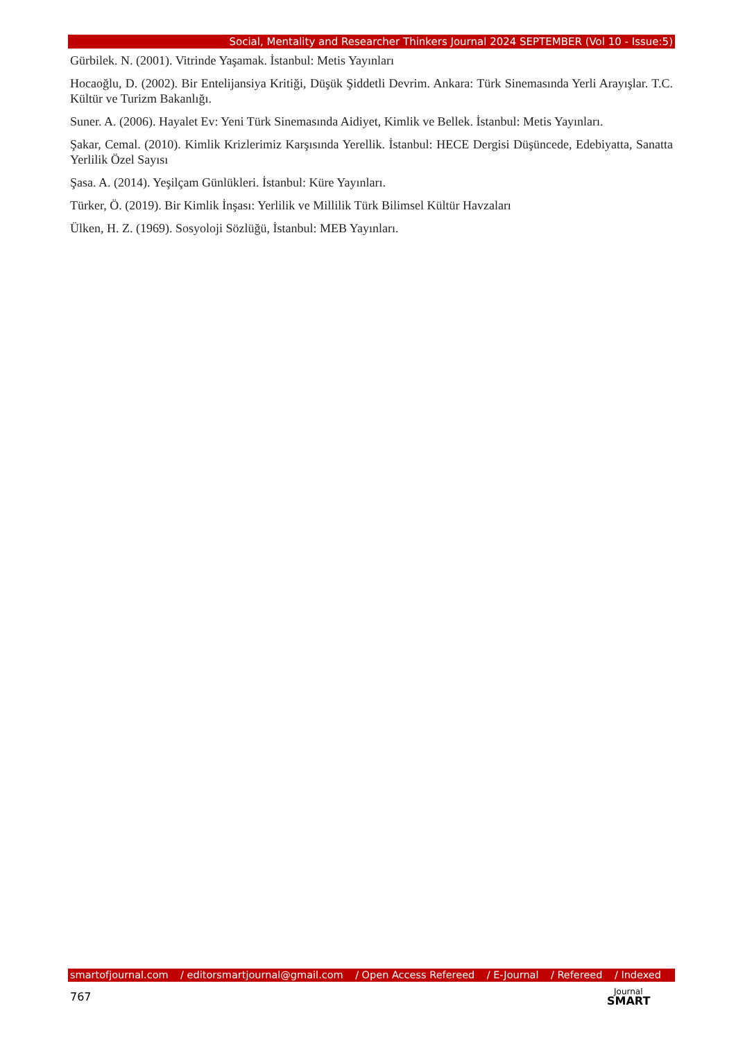Social, Mentality and Researcher Thinkers Journal 2024 SEPTEMBER (Vol 10 - Issue:5)
Gürbilek. N. (2001). Vitrinde Yaşamak. İstanbul: Metis Yayınları
Hocaoğlu, D. (2002). Bir Entelijansiya Kritiği, Düşük Şiddetli Devrim. Ankara: Türk Sinemasında Yerli Arayışlar. T.C. Kültür ve Turizm Bakanlığı.
Suner. A. (2006). Hayalet Ev: Yeni Türk Sinemasında Aidiyet, Kimlik ve Bellek. İstanbul: Metis Yayınları.
Şakar, Cemal. (2010). Kimlik Krizlerimiz Karşısında Yerellik. İstanbul: HECE Dergisi Düşüncede, Edebiyatta, Sanatta Yerlilik Özel Sayısı
Şasa. A. (2014). Yeşilçam Günlükleri. İstanbul: Küre Yayınları.
Türker, Ö. (2019). Bir Kimlik İnşası: Yerlilik ve Millilik Türk Bilimsel Kültür Havzaları
Ülken, H. Z. (1969). Sosyoloji Sözlüğü, İstanbul: MEB Yayınları.
smartofjournal.com / editorsmartjournal@gmail.com / Open Access Refereed / E-Journal / Refereed / Indexed
767
Journal
SMART